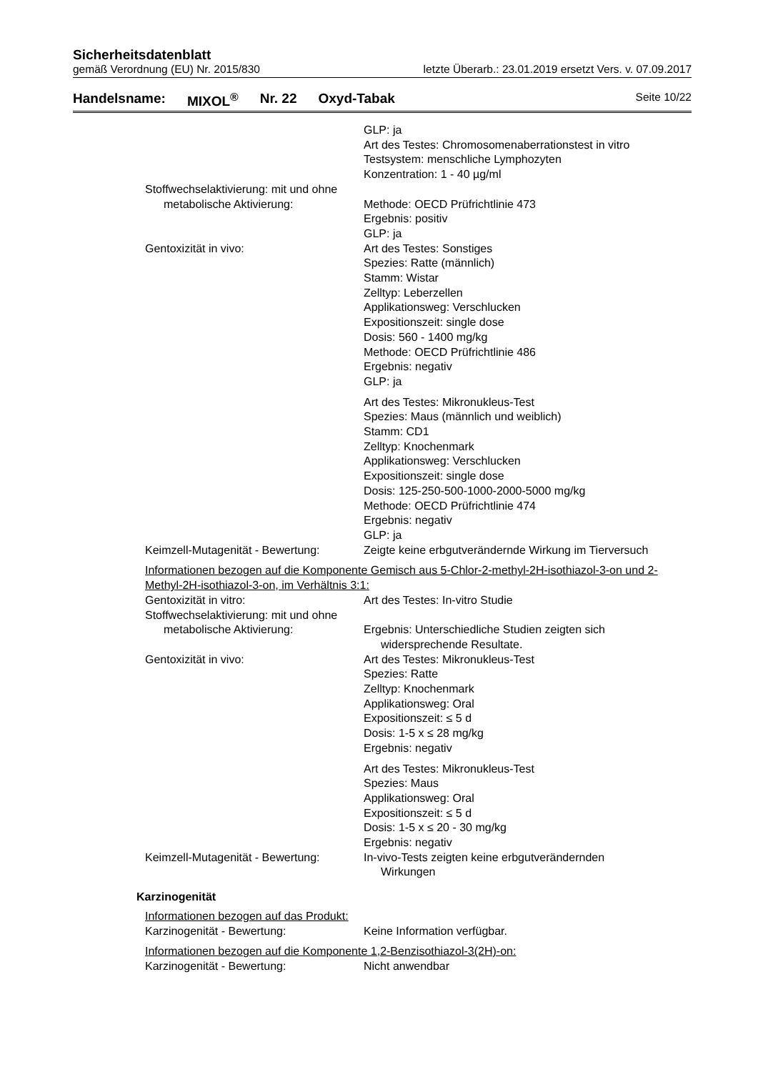Sicherheitsdatenblatt
gemäß Verordnung (EU) Nr. 2015/830 letzte Überarb.: 23.01.2019 ersetzt Vers. v. 07.09.2017
Handelsname: MIXOL<sup>®</sup> Nr. 22 Oxyd-Tabak Seite 10/22
GLP: ja
Art des Testes: Chromosomenaberrationstest in vitro
Testsystem: menschliche Lymphozyten
Konzentration: 1 - 40 µg/ml
Stoffwechselaktivierung: mit und ohne
metabolische Aktivierung: Methode: OECD Prüfrichtlinie 473
Ergebnis: positiv
GLP: ja
Gentoxizität in vivo: Art des Testes: Sonstiges
Spezies: Ratte (männlich)
Stamm: Wistar
Zelltyp: Leberzellen
Applikationsweg: Verschlucken
Expositionszeit: single dose
Dosis: 560 - 1400 mg/kg
Methode: OECD Prüfrichtlinie 486
Ergebnis: negativ
GLP: ja
Art des Testes: Mikronukleus-Test
Spezies: Maus (männlich und weiblich)
Stamm: CD1
Zelltyp: Knochenmark
Applikationsweg: Verschlucken
Expositionszeit: single dose
Dosis: 125-250-500-1000-2000-5000 mg/kg
Methode: OECD Prüfrichtlinie 474
Ergebnis: negativ
GLP: ja
Keimzell-Mutagenität - Bewertung:
Zeigte keine erbgutverändernde Wirkung im Tierversuch
Informationen bezogen auf die Komponente Gemisch aus 5-Chlor-2-methyl-2H-isothiazol-3-on und 2-Methyl-2H-isothiazol-3-on, im Verhältnis 3:1:
Gentoxizität in vitro: Art des Testes: In-vitro Studie
Stoffwechselaktivierung: mit und ohne
metabolische Aktivierung: Ergebnis: Unterschiedliche Studien zeigten sich
widersprechende Resultate.
Gentoxizität in vivo: Art des Testes: Mikronukleus-Test
Spezies: Ratte
Zelltyp: Knochenmark
Applikationsweg: Oral
Expositionszeit: ≤ 5 d
Dosis: 1-5 x ≤ 28 mg/kg
Ergebnis: negativ
Art des Testes: Mikronukleus-Test
Spezies: Maus
Applikationsweg: Oral
Expositionszeit: ≤ 5 d
Dosis: 1-5 x ≤ 20 - 30 mg/kg
Ergebnis: negativ
Keimzell-Mutagenität - Bewertung:
In-vivo-Tests zeigten keine erbgutverändernden
Wirkungen
Karzinogenität
Informationen bezogen auf das Produkt:
Karzinogenität - Bewertung: Keine Information verfügbar.
Informationen bezogen auf die Komponente 1,2-Benzisothiazol-3(2H)-on:
Karzinogenität - Bewertung: Nicht anwendbar